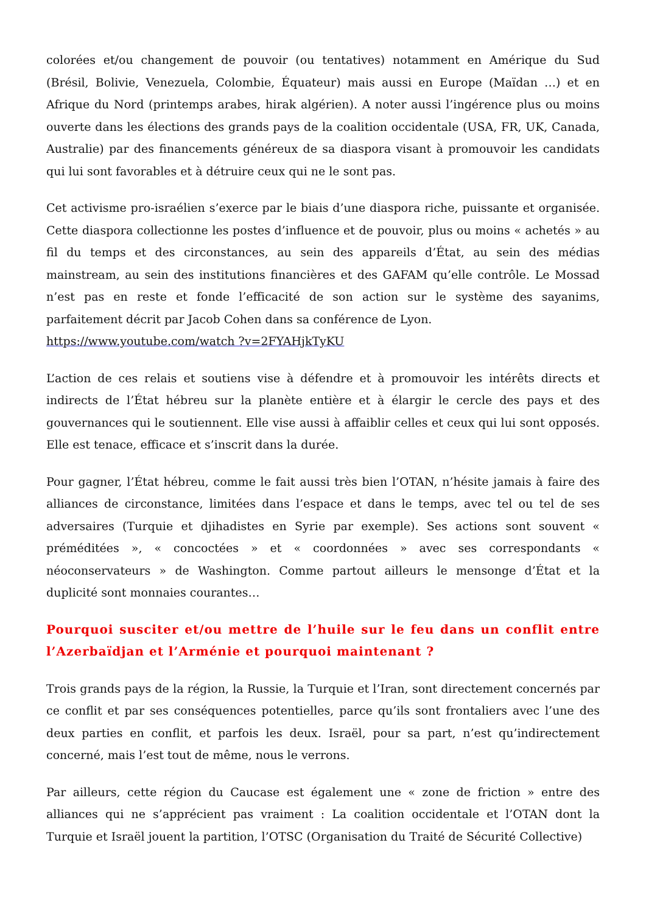colorées et/ou changement de pouvoir (ou tentatives) notamment en Amérique du Sud (Brésil, Bolivie, Venezuela, Colombie, Équateur) mais aussi en Europe (Maïdan …) et en Afrique du Nord (printemps arabes, hirak algérien). A noter aussi l’ingérence plus ou moins ouverte dans les élections des grands pays de la coalition occidentale (USA, FR, UK, Canada, Australie) par des financements généreux de sa diaspora visant à promouvoir les candidats qui lui sont favorables et à détruire ceux qui ne le sont pas.
Cet activisme pro-israélien s’exerce par le biais d’une diaspora riche, puissante et organisée. Cette diaspora collectionne les postes d’influence et de pouvoir, plus ou moins « achetés » au fil du temps et des circonstances, au sein des appareils d’État, au sein des médias mainstream, au sein des institutions financières et des GAFAM qu’elle contrôle. Le Mossad n’est pas en reste et fonde l’efficacité de son action sur le système des sayanims, parfaitement décrit par Jacob Cohen dans sa conférence de Lyon.
https://www.youtube.com/watch ?v=2FYAHjkTyKU
L’action de ces relais et soutiens vise à défendre et à promouvoir les intérêts directs et indirects de l’État hébreu sur la planète entière et à élargir le cercle des pays et des gouvernances qui le soutiennent. Elle vise aussi à affaiblir celles et ceux qui lui sont opposés. Elle est tenace, efficace et s’inscrit dans la durée.
Pour gagner, l’État hébreu, comme le fait aussi très bien l’OTAN, n’hésite jamais à faire des alliances de circonstance, limitées dans l’espace et dans le temps, avec tel ou tel de ses adversaires (Turquie et djihadistes en Syrie par exemple). Ses actions sont souvent « préméditées », « concoctées » et « coordonnées » avec ses correspondants « néoconservateurs » de Washington. Comme partout ailleurs le mensonge d’État et la duplicité sont monnaies courantes…
Pourquoi susciter et/ou mettre de l’huile sur le feu dans un conflit entre l’Azerbaïdjan et l’Arménie et pourquoi maintenant ?
Trois grands pays de la région, la Russie, la Turquie et l’Iran, sont directement concernés par ce conflit et par ses conséquences potentielles, parce qu’ils sont frontaliers avec l’une des deux parties en conflit, et parfois les deux. Israël, pour sa part, n’est qu’indirectement concerné, mais l’est tout de même, nous le verrons.
Par ailleurs, cette région du Caucase est également une « zone de friction » entre des alliances qui ne s’apprécient pas vraiment : La coalition occidentale et l’OTAN dont la Turquie et Israël jouent la partition, l’OTSC (Organisation du Traité de Sécurité Collective)